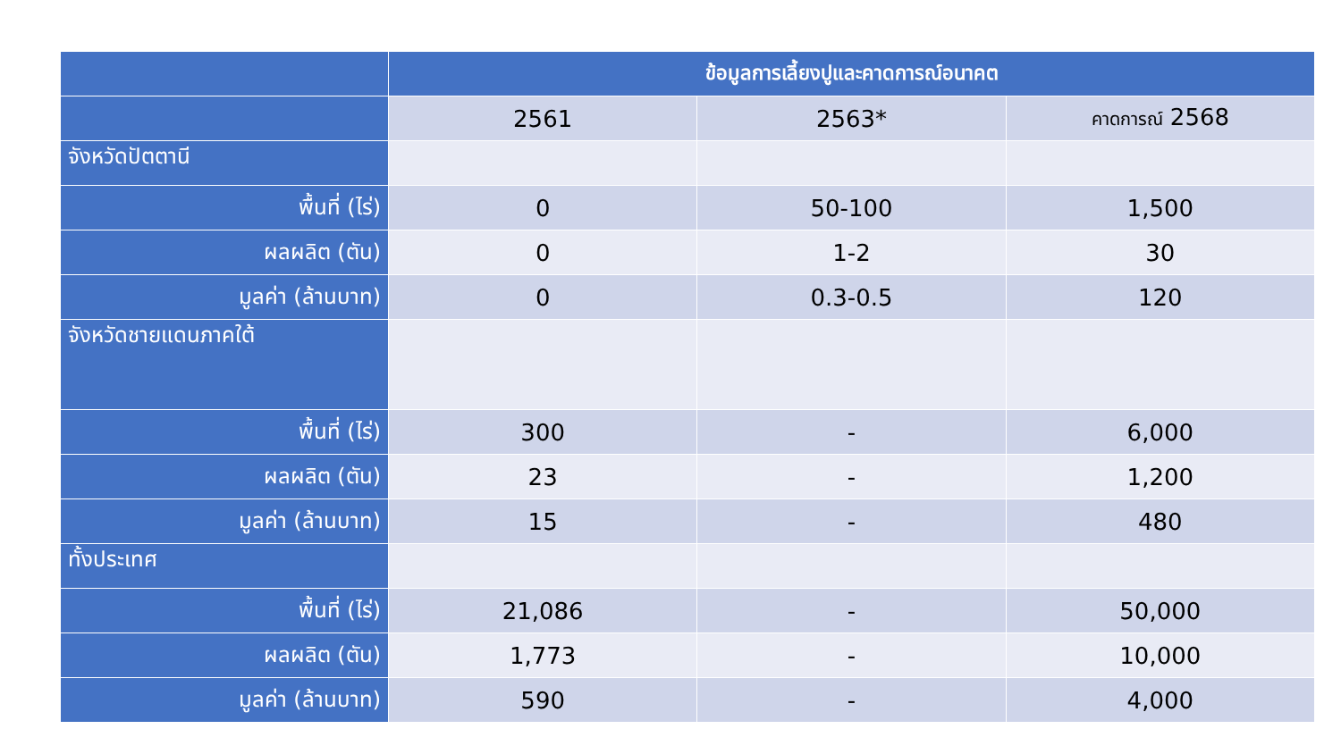| | ข้อมูลการเลี้ยงปูและคาดการณ์อนาคต | | |
| --- | --- | --- | --- |
| | 2561 | 2563* | คาดการณ์ 2568 |
| จังหวัดปัตตานี | | | |
| พื้นที่ (ไร่) | 0 | 50-100 | 1,500 |
| ผลผลิต (ตัน) | 0 | 1-2 | 30 |
| มูลค่า (ล้านบาท) | 0 | 0.3-0.5 | 120 |
| จังหวัดชายแดนภาคใต้ | | | |
| พื้นที่ (ไร่) | 300 | - | 6,000 |
| ผลผลิต (ตัน) | 23 | - | 1,200 |
| มูลค่า (ล้านบาท) | 15 | - | 480 |
| ทั้งประเทศ | | | |
| พื้นที่ (ไร่) | 21,086 | - | 50,000 |
| ผลผลิต (ตัน) | 1,773 | - | 10,000 |
| มูลค่า (ล้านบาท) | 590 | - | 4,000 |